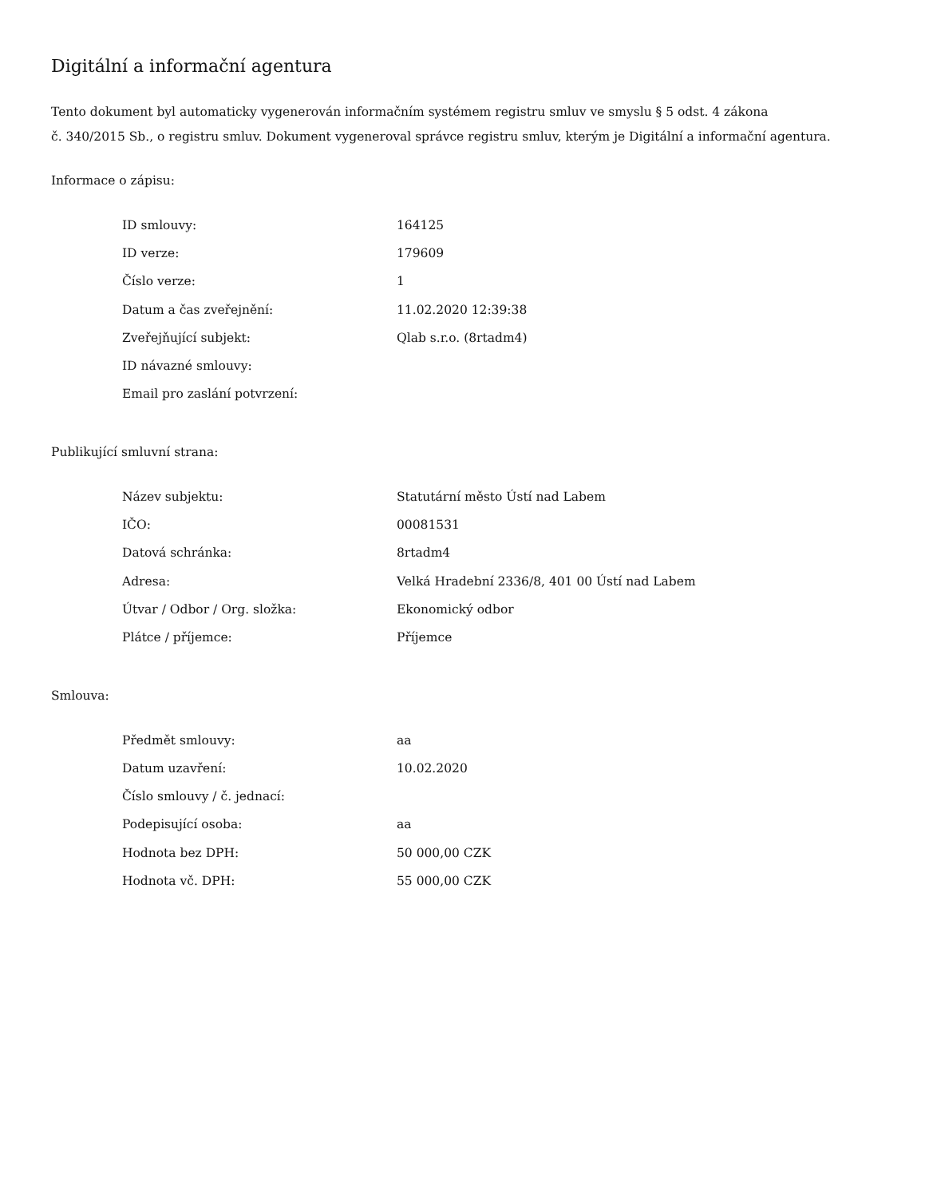Digitální a informační agentura
Tento dokument byl automaticky vygenerován informačním systémem registru smluv ve smyslu § 5 odst. 4 zákona
č. 340/2015 Sb., o registru smluv. Dokument vygeneroval správce registru smluv, kterým je Digitální a informační agentura.
Informace o zápisu:
| ID smlouvy: | 164125 |
| ID verze: | 179609 |
| Číslo verze: | 1 |
| Datum a čas zveřejnění: | 11.02.2020 12:39:38 |
| Zveřejňující subjekt: | Qlab s.r.o. (8rtadm4) |
| ID návazné smlouvy: | |
| Email pro zaslání potvrzení: | |
Publikující smluvní strana:
| Název subjektu: | Statutární město Ústí nad Labem |
| IČO: | 00081531 |
| Datová schránka: | 8rtadm4 |
| Adresa: | Velká Hradební 2336/8, 401 00 Ústí nad Labem |
| Útvar / Odbor / Org. složka: | Ekonomický odbor |
| Plátce / příjemce: | Příjemce |
Smlouva:
| Předmět smlouvy: | aa |
| Datum uzavření: | 10.02.2020 |
| Číslo smlouvy / č. jednací: | |
| Podepisující osoba: | aa |
| Hodnota bez DPH: | 50 000,00 CZK |
| Hodnota vč. DPH: | 55 000,00 CZK |